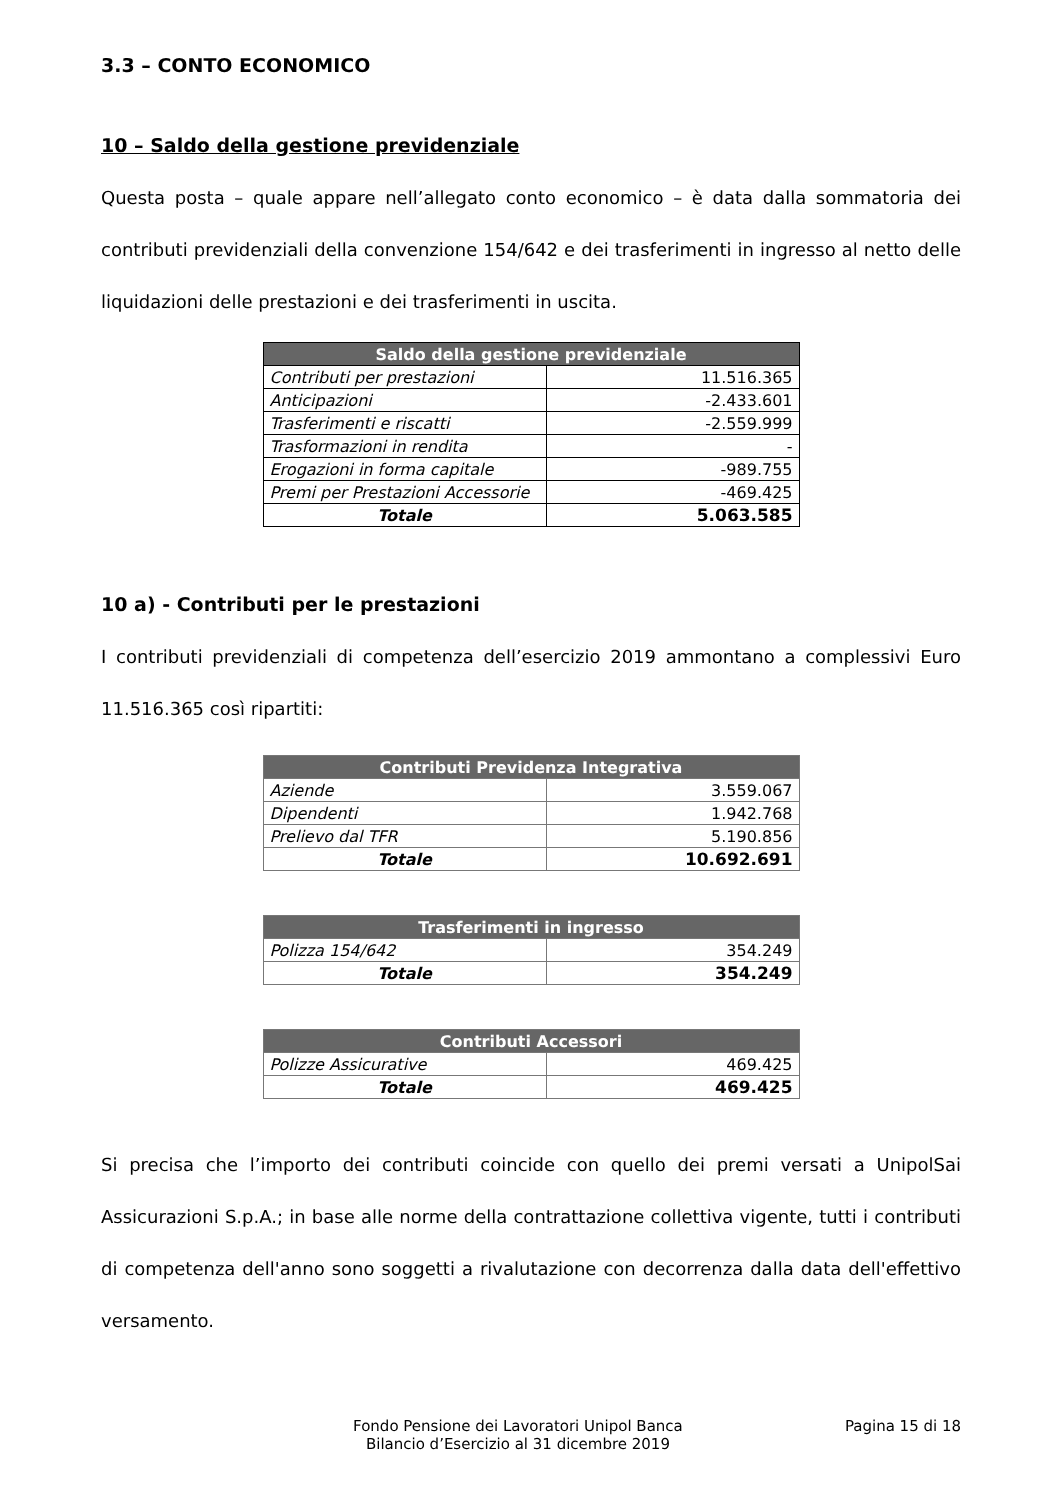3.3 – CONTO ECONOMICO
10 – Saldo della gestione previdenziale
Questa posta – quale appare nell’allegato conto economico – è data dalla sommatoria dei contributi previdenziali della convenzione 154/642 e dei trasferimenti in ingresso al netto delle liquidazioni delle prestazioni e dei trasferimenti in uscita.
| Saldo della gestione previdenziale | |
| --- | --- |
| Contributi per prestazioni | 11.516.365 |
| Anticipazioni | -2.433.601 |
| Trasferimenti e riscatti | -2.559.999 |
| Trasformazioni in rendita | - |
| Erogazioni in forma capitale | -989.755 |
| Premi per Prestazioni Accessorie | -469.425 |
| Totale | 5.063.585 |
10 a) - Contributi per le prestazioni
I contributi previdenziali di competenza dell’esercizio 2019 ammontano a complessivi Euro 11.516.365 così ripartiti:
| Contributi Previdenza Integrativa | |
| --- | --- |
| Aziende | 3.559.067 |
| Dipendenti | 1.942.768 |
| Prelievo dal TFR | 5.190.856 |
| Totale | 10.692.691 |
| Trasferimenti in ingresso | |
| --- | --- |
| Polizza 154/642 | 354.249 |
| Totale | 354.249 |
| Contributi Accessori | |
| --- | --- |
| Polizze Assicurative | 469.425 |
| Totale | 469.425 |
Si precisa che l’importo dei contributi coincide con quello dei premi versati a UnipolSai Assicurazioni S.p.A.; in base alle norme della contrattazione collettiva vigente, tutti i contributi di competenza dell'anno sono soggetti a rivalutazione con decorrenza dalla data dell'effettivo versamento.
Fondo Pensione dei Lavoratori Unipol Banca
Bilancio d’Esercizio al 31 dicembre 2019
Pagina 15 di 18